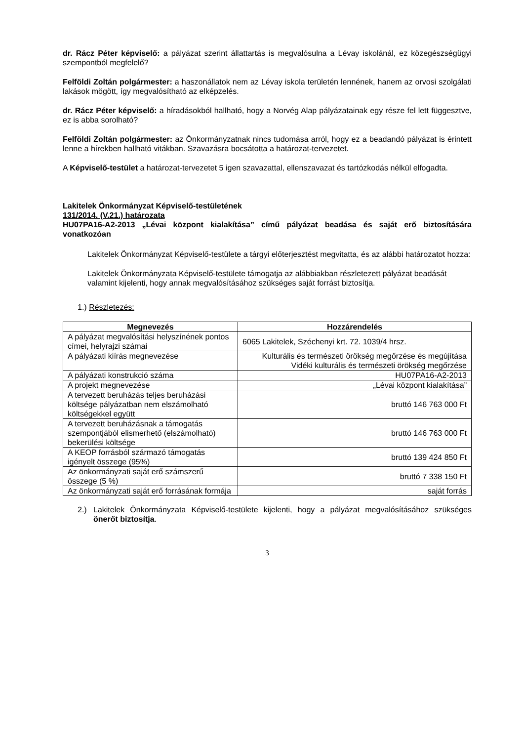dr. Rácz Péter képviselő: a pályázat szerint állattartás is megvalósulna a Lévay iskolánál, ez közegészségügyi szempontból megfelelő?
Felföldi Zoltán polgármester: a haszonállatok nem az Lévay iskola területén lennének, hanem az orvosi szolgálati lakások mögött, így megvalósítható az elképzelés.
dr. Rácz Péter képviselő: a híradásokból hallható, hogy a Norvég Alap pályázatainak egy része fel lett függesztve, ez is abba sorolható?
Felföldi Zoltán polgármester: az Önkormányzatnak nincs tudomása arról, hogy ez a beadandó pályázat is érintett lenne a hírekben hallható vitákban. Szavazásra bocsátotta a határozat-tervezetet.
A Képviselő-testület a határozat-tervezetet 5 igen szavazattal, ellenszavazat és tartózkodás nélkül elfogadta.
Lakitelek Önkormányzat Képviselő-testületének
131/2014. (V.21.) határozata
HU07PA16-A2-2013 „Lévai központ kialakítása” című pályázat beadása és saját erő biztosítására vonatkozóan
Lakitelek Önkormányzat Képviselő-testülete a tárgyi előterjesztést megvitatta, és az alábbi határozatot hozza:
Lakitelek Önkormányzata Képviselő-testülete támogatja az alábbiakban részletezett pályázat beadását valamint kijelenti, hogy annak megvalósításához szükséges saját forrást biztosítja.
1.) Részletezés:
| Megnevezés | Hozzárendelés |
| --- | --- |
| A pályázat megvalósítási helyszínének pontos címei, helyrajzi számai | 6065 Lakitelek, Széchenyi krt. 72. 1039/4 hrsz. |
| A pályázati kiírás megnevezése | Kulturális és természeti örökség megőrzése és megújítása Vidéki kulturális és természeti örökség megőrzése |
| A pályázati konstrukció száma | HU07PA16-A2-2013 |
| A projekt megnevezése | „Lévai központ kialakítása” |
| A tervezett beruházás teljes beruházási költsége pályázatban nem elszámolható költségekkel együtt | bruttó 146 763 000 Ft |
| A tervezett beruházásnak a támogatás szempontjából elismerhető (elszámolható) bekerülési költsége | bruttó 146 763 000 Ft |
| A KEOP forrásból származó támogatás igényelt összege (95%) | bruttó 139 424 850 Ft |
| Az önkormányzati saját erő számszerű összege (5 %) | bruttó 7 338 150 Ft |
| Az önkormányzati saját erő forrásának formája | saját forrás |
2.) Lakitelek Önkormányzata Képviselő-testülete kijelenti, hogy a pályázat megvalósításához szükséges önerőt biztosítja.
3